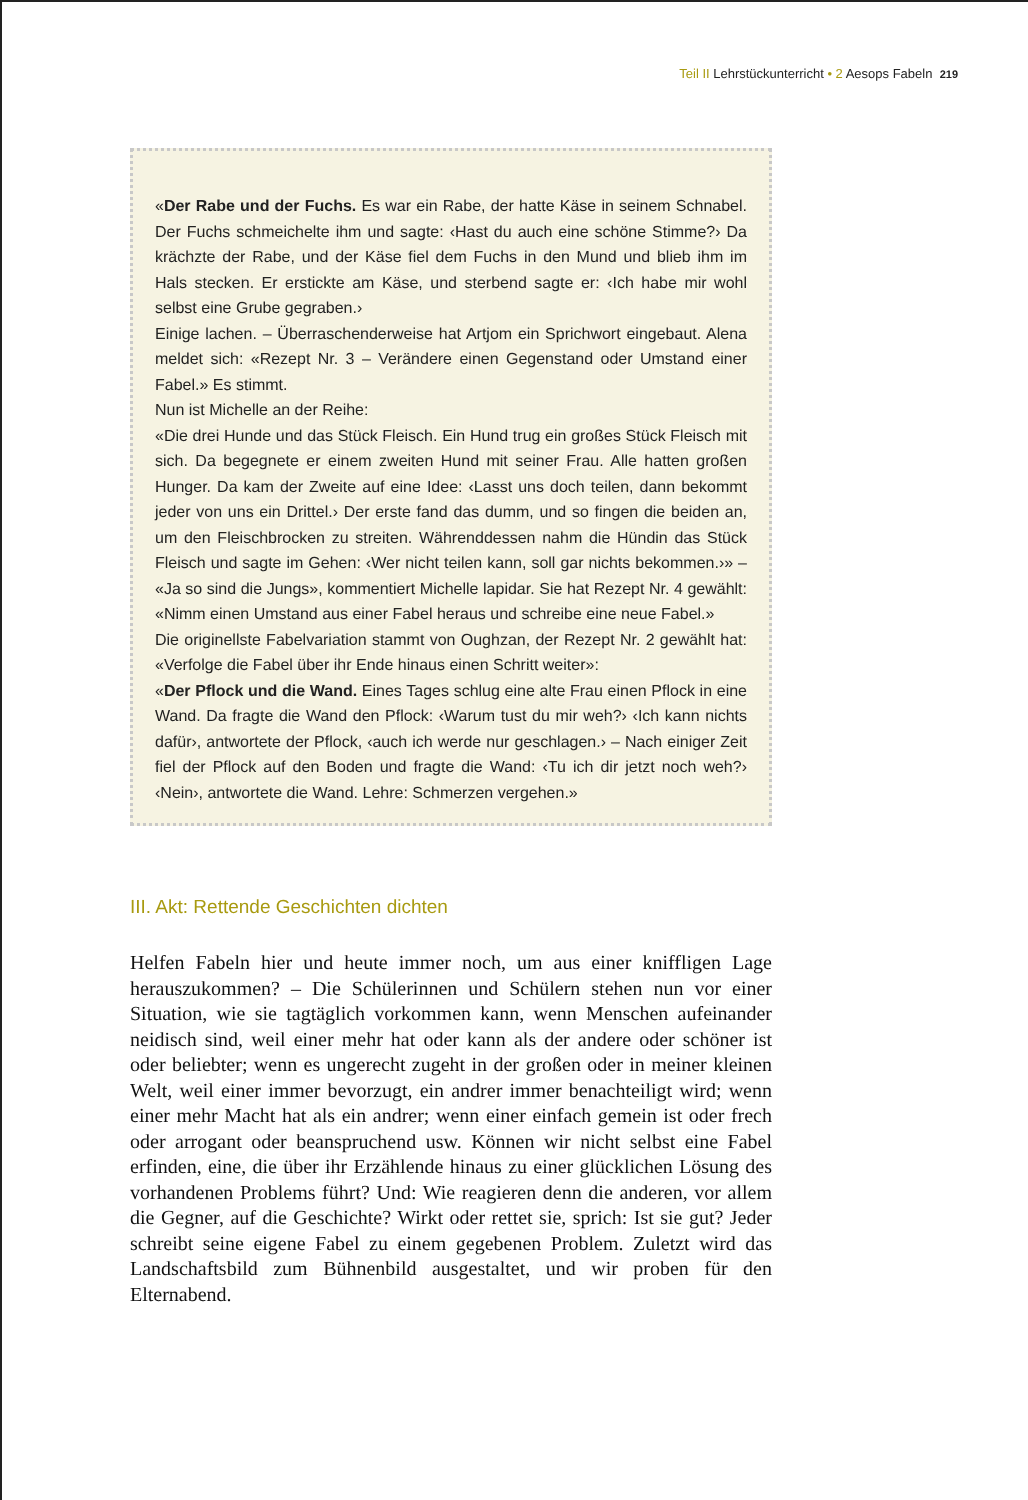Teil II Lehrstückunterricht • 2 Aesops Fabeln 219
«Der Rabe und der Fuchs. Es war ein Rabe, der hatte Käse in seinem Schnabel. Der Fuchs schmeichelte ihm und sagte: ‹Hast du auch eine schöne Stimme?› Da krächzte der Rabe, und der Käse fiel dem Fuchs in den Mund und blieb ihm im Hals stecken. Er erstickte am Käse, und sterbend sagte er: ‹Ich habe mir wohl selbst eine Grube gegraben.›
Einige lachen. – Überraschenderweise hat Artjom ein Sprichwort eingebaut. Alena meldet sich: «Rezept Nr. 3 – Verändere einen Gegenstand oder Umstand einer Fabel.» Es stimmt.
Nun ist Michelle an der Reihe:
«Die drei Hunde und das Stück Fleisch. Ein Hund trug ein großes Stück Fleisch mit sich. Da begegnete er einem zweiten Hund mit seiner Frau. Alle hatten großen Hunger. Da kam der Zweite auf eine Idee: ‹Lasst uns doch teilen, dann bekommt jeder von uns ein Drittel.› Der erste fand das dumm, und so fingen die beiden an, um den Fleischbrocken zu streiten. Währenddessen nahm die Hündin das Stück Fleisch und sagte im Gehen: ‹Wer nicht teilen kann, soll gar nichts bekommen.›» – «Ja so sind die Jungs», kommentiert Michelle lapidar. Sie hat Rezept Nr. 4 gewählt: «Nimm einen Umstand aus einer Fabel heraus und schreibe eine neue Fabel.»
Die originellste Fabelvariation stammt von Oughzan, der Rezept Nr. 2 gewählt hat: «Verfolge die Fabel über ihr Ende hinaus einen Schritt weiter»:
«Der Pflock und die Wand. Eines Tages schlug eine alte Frau einen Pflock in eine Wand. Da fragte die Wand den Pflock: ‹Warum tust du mir weh?› ‹Ich kann nichts dafür›, antwortete der Pflock, ‹auch ich werde nur geschlagen.› – Nach einiger Zeit fiel der Pflock auf den Boden und fragte die Wand: ‹Tu ich dir jetzt noch weh?› ‹Nein›, antwortete die Wand. Lehre: Schmerzen vergehen.»
III. Akt: Rettende Geschichten dichten
Helfen Fabeln hier und heute immer noch, um aus einer kniffligen Lage herauszukommen? – Die Schülerinnen und Schülern stehen nun vor einer Situation, wie sie tagtäglich vorkommen kann, wenn Menschen aufeinander neidisch sind, weil einer mehr hat oder kann als der andere oder schöner ist oder beliebter; wenn es ungerecht zugeht in der großen oder in meiner kleinen Welt, weil einer immer bevorzugt, ein andrer immer benachteiligt wird; wenn einer mehr Macht hat als ein andrer; wenn einer einfach gemein ist oder frech oder arrogant oder beanspruchend usw. Können wir nicht selbst eine Fabel erfinden, eine, die über ihr Erzählende hinaus zu einer glücklichen Lösung des vorhandenen Problems führt? Und: Wie reagieren denn die anderen, vor allem die Gegner, auf die Geschichte? Wirkt oder rettet sie, sprich: Ist sie gut? Jeder schreibt seine eigene Fabel zu einem gegebenen Problem. Zuletzt wird das Landschaftsbild zum Bühnenbild ausgestaltet, und wir proben für den Elternabend.